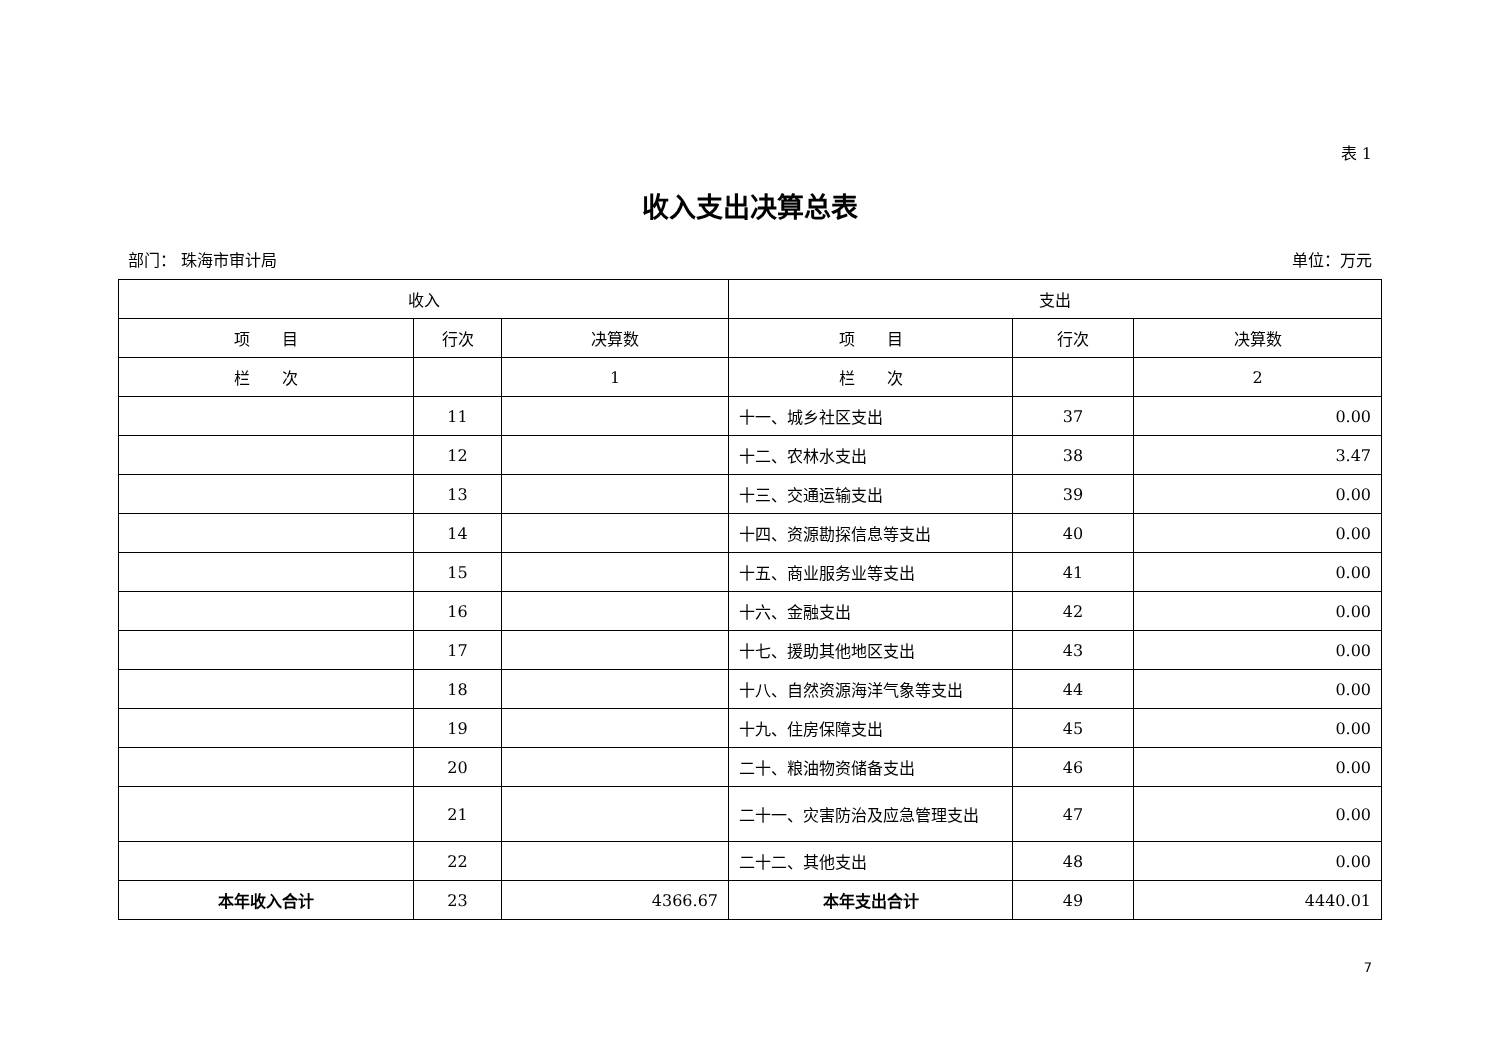表 1
收入支出决算总表
部门： 珠海市审计局 单位：万元
| 收入 | | | 支出 | | |
| --- | --- | --- | --- | --- | --- |
| 项 目 | 行次 | 决算数 | 项 目 | 行次 | 决算数 |
| 栏 次 | | 1 | 栏 次 | | 2 |
| | 11 | | 十一、城乡社区支出 | 37 | 0.00 |
| | 12 | | 十二、农林水支出 | 38 | 3.47 |
| | 13 | | 十三、交通运输支出 | 39 | 0.00 |
| | 14 | | 十四、资源勘探信息等支出 | 40 | 0.00 |
| | 15 | | 十五、商业服务业等支出 | 41 | 0.00 |
| | 16 | | 十六、金融支出 | 42 | 0.00 |
| | 17 | | 十七、援助其他地区支出 | 43 | 0.00 |
| | 18 | | 十八、自然资源海洋气象等支出 | 44 | 0.00 |
| | 19 | | 十九、住房保障支出 | 45 | 0.00 |
| | 20 | | 二十、粮油物资储备支出 | 46 | 0.00 |
| | 21 | | 二十一、灾害防治及应急管理支出 | 47 | 0.00 |
| | 22 | | 二十二、其他支出 | 48 | 0.00 |
| 本年收入合计 | 23 | 4366.67 | 本年支出合计 | 49 | 4440.01 |
7